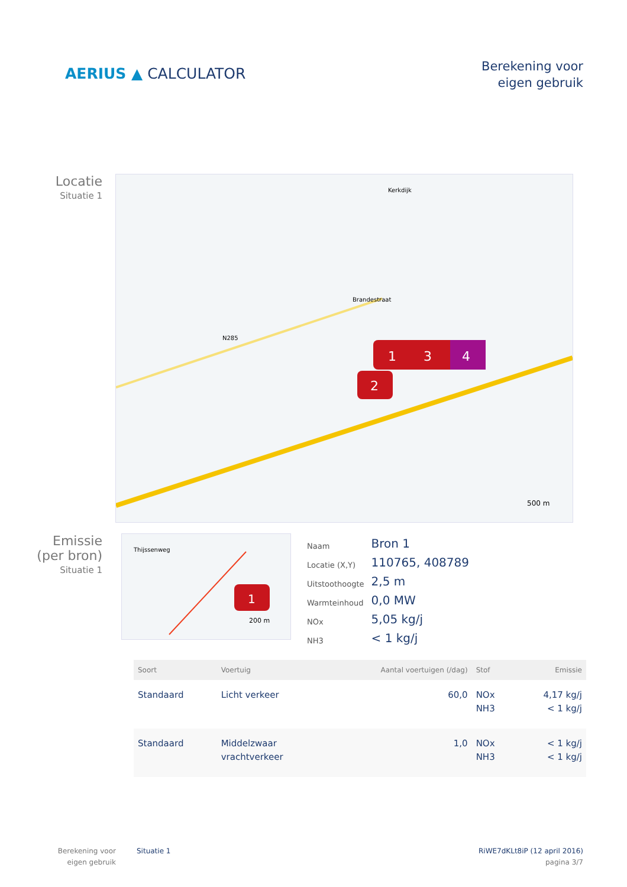AERIUS ▲ CALCULATOR
Berekening voor
eigen gebruik
Locatie
Situatie 1
N285
Brandestraat
Kerkdijk
1
3
4
2
500 m
Emissie
(per bron)
Situatie 1
Thijssenweg
1
200 m
| Naam | Bron 1 |
| Locatie (X,Y) | 110765, 408789 |
| Uitstoothoogte | 2,5 m |
| Warmteinhoud | 0,0 MW |
| NOx | 5,05 kg/j |
| NH3 | < 1 kg/j |
| Soort | Voertuig | Aantal voertuigen (/dag) | Stof | Emissie |
| --- | --- | --- | --- | --- |
| Standaard | Licht verkeer | 60,0 | NOx NH3 | 4,17 kg/j < 1 kg/j |
| Standaard | Middelzwaar vrachtverkeer | 1,0 | NOx NH3 | < 1 kg/j < 1 kg/j |
Berekening voor eigen gebruik
Situatie 1 RiWE7dKLt8iP (12 april 2016)
pagina 3/7